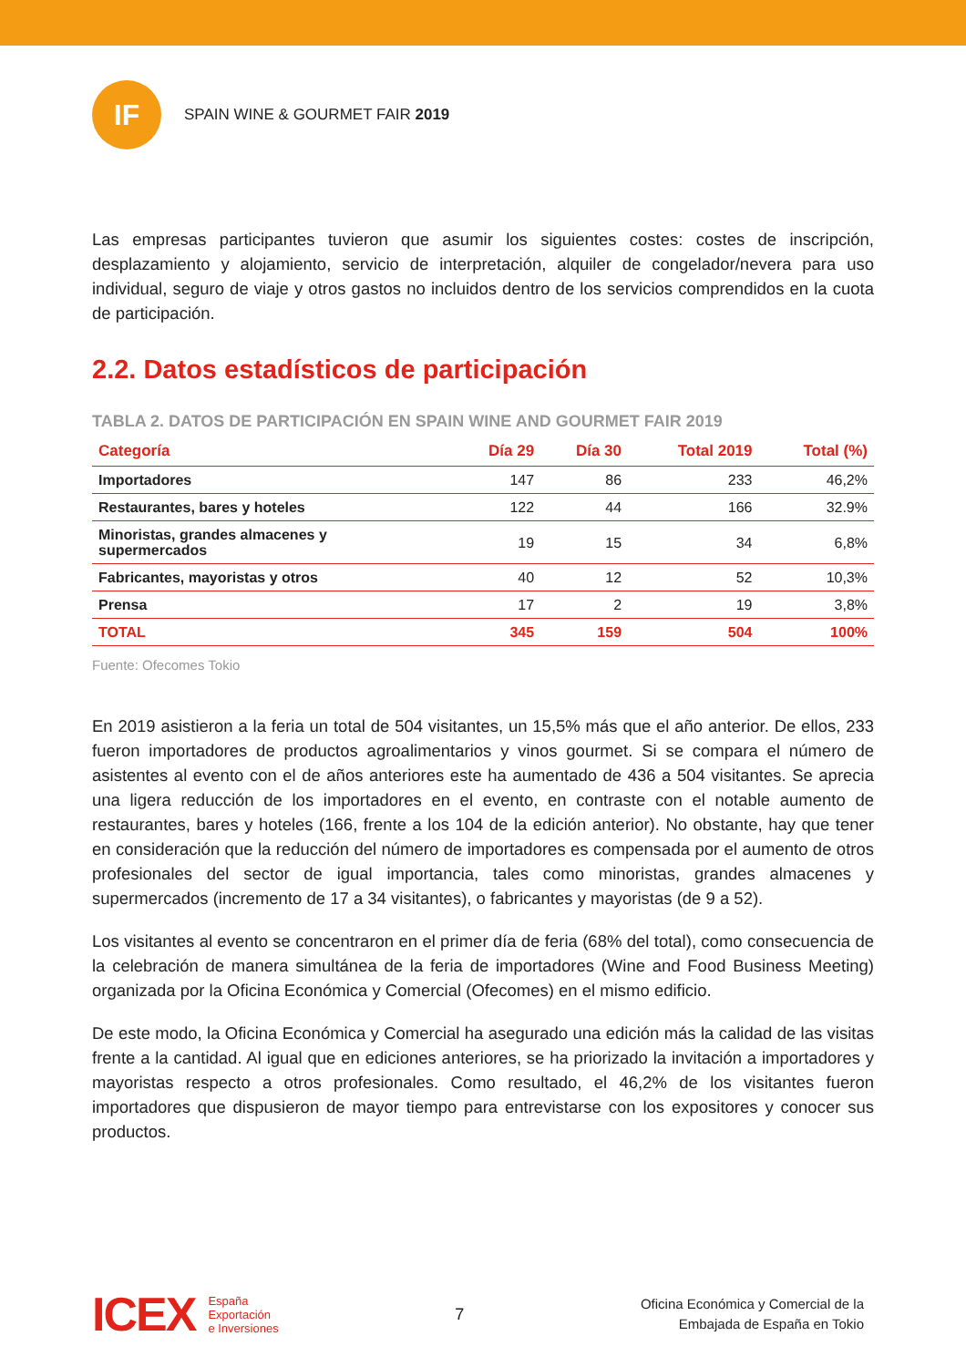IF
SPAIN WINE & GOURMET FAIR 2019
Las empresas participantes tuvieron que asumir los siguientes costes: costes de inscripción, desplazamiento y alojamiento, servicio de interpretación, alquiler de congelador/nevera para uso individual, seguro de viaje y otros gastos no incluidos dentro de los servicios comprendidos en la cuota de participación.
2.2. Datos estadísticos de participación
TABLA 2. DATOS DE PARTICIPACIÓN EN SPAIN WINE AND GOURMET FAIR 2019
| Categoría | Día 29 | Día 30 | Total 2019 | Total (%) |
| --- | --- | --- | --- | --- |
| Importadores | 147 | 86 | 233 | 46,2% |
| Restaurantes, bares y hoteles | 122 | 44 | 166 | 32.9% |
| Minoristas, grandes almacenes y supermercados | 19 | 15 | 34 | 6,8% |
| Fabricantes, mayoristas y otros | 40 | 12 | 52 | 10,3% |
| Prensa | 17 | 2 | 19 | 3,8% |
| TOTAL | 345 | 159 | 504 | 100% |
Fuente: Ofecomes Tokio
En 2019 asistieron a la feria un total de 504 visitantes, un 15,5% más que el año anterior. De ellos, 233 fueron importadores de productos agroalimentarios y vinos gourmet. Si se compara el número de asistentes al evento con el de años anteriores este ha aumentado de 436 a 504 visitantes. Se aprecia una ligera reducción de los importadores en el evento, en contraste con el notable aumento de restaurantes, bares y hoteles (166, frente a los 104 de la edición anterior). No obstante, hay que tener en consideración que la reducción del número de importadores es compensada por el aumento de otros profesionales del sector de igual importancia, tales como minoristas, grandes almacenes y supermercados (incremento de 17 a 34 visitantes), o fabricantes y mayoristas (de 9 a 52).
Los visitantes al evento se concentraron en el primer día de feria (68% del total), como consecuencia de la celebración de manera simultánea de la feria de importadores (Wine and Food Business Meeting) organizada por la Oficina Económica y Comercial (Ofecomes) en el mismo edificio.
De este modo, la Oficina Económica y Comercial ha asegurado una edición más la calidad de las visitas frente a la cantidad. Al igual que en ediciones anteriores, se ha priorizado la invitación a importadores y mayoristas respecto a otros profesionales. Como resultado, el 46,2% de los visitantes fueron importadores que dispusieron de mayor tiempo para entrevistarse con los expositores y conocer sus productos.
ICEX
España
Exportación
e Inversiones
7
Oficina Económica y Comercial de la
Embajada de España en Tokio